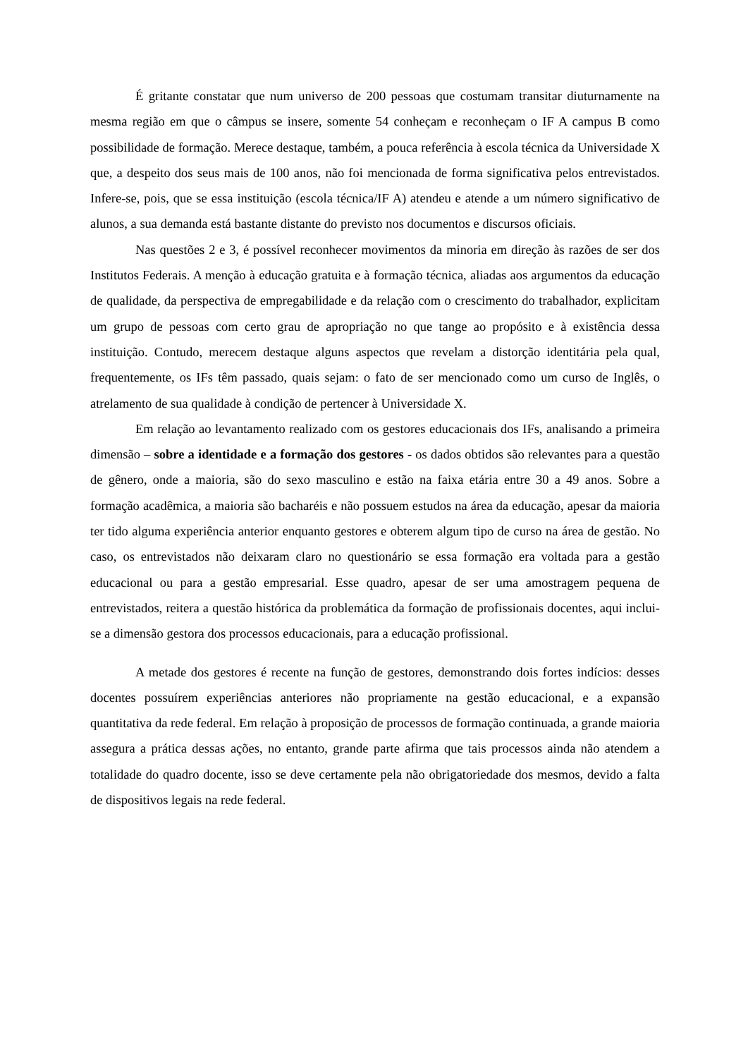É gritante constatar que num universo de 200 pessoas que costumam transitar diuturnamente na mesma região em que o câmpus se insere, somente 54 conheçam e reconheçam o IF A campus B como possibilidade de formação. Merece destaque, também, a pouca referência à escola técnica da Universidade X que, a despeito dos seus mais de 100 anos, não foi mencionada de forma significativa pelos entrevistados. Infere-se, pois, que se essa instituição (escola técnica/IF A) atendeu e atende a um número significativo de alunos, a sua demanda está bastante distante do previsto nos documentos e discursos oficiais.
Nas questões 2 e 3, é possível reconhecer movimentos da minoria em direção às razões de ser dos Institutos Federais. A menção à educação gratuita e à formação técnica, aliadas aos argumentos da educação de qualidade, da perspectiva de empregabilidade e da relação com o crescimento do trabalhador, explicitam um grupo de pessoas com certo grau de apropriação no que tange ao propósito e à existência dessa instituição. Contudo, merecem destaque alguns aspectos que revelam a distorção identitária pela qual, frequentemente, os IFs têm passado, quais sejam: o fato de ser mencionado como um curso de Inglês, o atrelamento de sua qualidade à condição de pertencer à Universidade X.
Em relação ao levantamento realizado com os gestores educacionais dos IFs, analisando a primeira dimensão – sobre a identidade e a formação dos gestores - os dados obtidos são relevantes para a questão de gênero, onde a maioria, são do sexo masculino e estão na faixa etária entre 30 a 49 anos. Sobre a formação acadêmica, a maioria são bacharéis e não possuem estudos na área da educação, apesar da maioria ter tido alguma experiência anterior enquanto gestores e obterem algum tipo de curso na área de gestão. No caso, os entrevistados não deixaram claro no questionário se essa formação era voltada para a gestão educacional ou para a gestão empresarial. Esse quadro, apesar de ser uma amostragem pequena de entrevistados, reitera a questão histórica da problemática da formação de profissionais docentes, aqui inclui-se a dimensão gestora dos processos educacionais, para a educação profissional.
A metade dos gestores é recente na função de gestores, demonstrando dois fortes indícios: desses docentes possuírem experiências anteriores não propriamente na gestão educacional, e a expansão quantitativa da rede federal. Em relação à proposição de processos de formação continuada, a grande maioria assegura a prática dessas ações, no entanto, grande parte afirma que tais processos ainda não atendem a totalidade do quadro docente, isso se deve certamente pela não obrigatoriedade dos mesmos, devido a falta de dispositivos legais na rede federal.